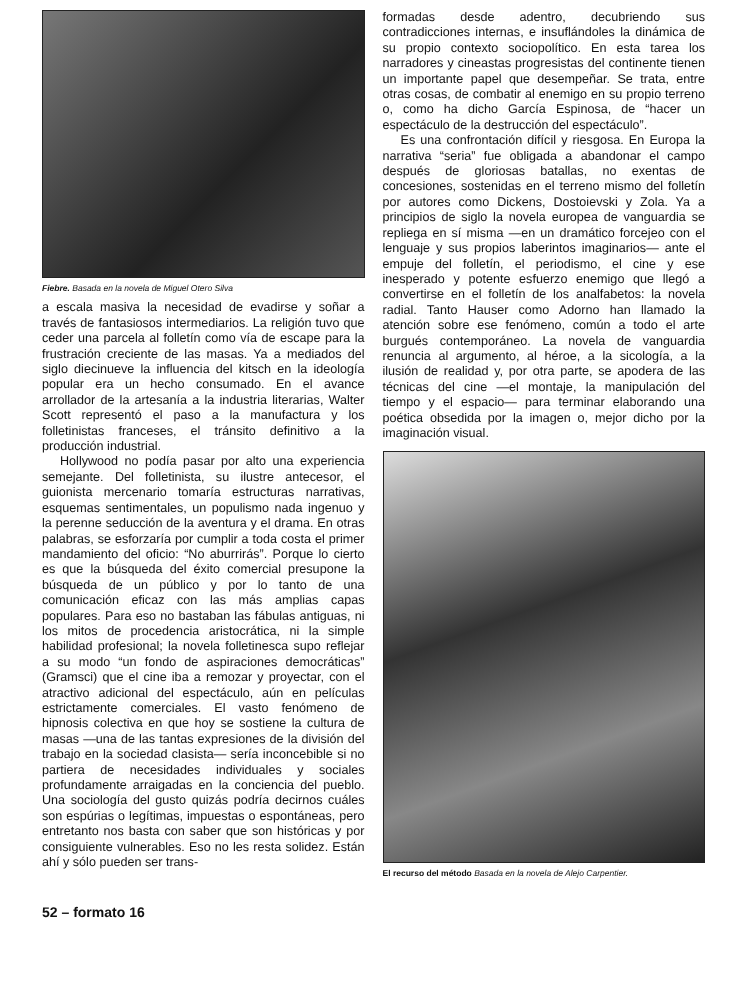Fiebre. Basada en la novela de Miguel Otero Silva
a escala masiva la necesidad de evadirse y soñar a través de fantasiosos intermediarios. La religión tuvo que ceder una parcela al folletín como vía de escape para la frustración creciente de las masas. Ya a mediados del siglo diecinueve la influencia del kitsch en la ideología popular era un hecho consumado. En el avance arrollador de la artesanía a la industria literarias, Walter Scott representó el paso a la manufactura y los folletinistas franceses, el tránsito definitivo a la producción industrial.
Hollywood no podía pasar por alto una experiencia semejante. Del folletinista, su ilustre antecesor, el guionista mercenario tomaría estructuras narrativas, esquemas sentimentales, un populismo nada ingenuo y la perenne seducción de la aventura y el drama. En otras palabras, se esforzaría por cumplir a toda costa el primer mandamiento del oficio: “No aburrirás”. Porque lo cierto es que la búsqueda del éxito comercial presupone la búsqueda de un público y por lo tanto de una comunicación eficaz con las más amplias capas populares. Para eso no bastaban las fábulas antiguas, ni los mitos de procedencia aristocrática, ni la simple habilidad profesional; la novela folletinesca supo reflejar a su modo “un fondo de aspiraciones democráticas” (Gramsci) que el cine iba a remozar y proyectar, con el atractivo adicional del espectáculo, aún en películas estrictamente comerciales. El vasto fenómeno de hipnosis colectiva en que hoy se sostiene la cultura de masas —una de las tantas expresiones de la división del trabajo en la sociedad clasista— sería inconcebible si no partiera de necesidades individuales y sociales profundamente arraigadas en la conciencia del pueblo. Una sociología del gusto quizás podría decirnos cuáles son espúrias o legítimas, impuestas o espontáneas, pero entretanto nos basta con saber que son históricas y por consiguiente vulnerables. Eso no les resta solidez. Están ahí y sólo pueden ser trans-
formadas desde adentro, decubriendo sus contradicciones internas, e insuflándoles la dinámica de su propio contexto sociopolítico. En esta tarea los narradores y cineastas progresistas del continente tienen un importante papel que desempeñar. Se trata, entre otras cosas, de combatir al enemigo en su propio terreno o, como ha dicho García Espinosa, de “hacer un espectáculo de la destrucción del espectáculo”.
Es una confrontación difícil y riesgosa. En Europa la narrativa “seria” fue obligada a abandonar el campo después de gloriosas batallas, no exentas de concesiones, sostenidas en el terreno mismo del folletín por autores como Dickens, Dostoievski y Zola. Ya a principios de siglo la novela europea de vanguardia se repliega en sí misma —en un dramático forcejeo con el lenguaje y sus propios laberintos imaginarios— ante el empuje del folletín, el periodismo, el cine y ese inesperado y potente esfuerzo enemigo que llegó a convertirse en el folletín de los analfabetos: la novela radial. Tanto Hauser como Adorno han llamado la atención sobre ese fenómeno, común a todo el arte burgués contemporáneo. La novela de vanguardia renuncia al argumento, al héroe, a la sicología, a la ilusión de realidad y, por otra parte, se apodera de las técnicas del cine —el montaje, la manipulación del tiempo y el espacio— para terminar elaborando una poética obsedida por la imagen o, mejor dicho por la imaginación visual.
El recurso del método Basada en la novela de Alejo Carpentier.
52 – formato 16